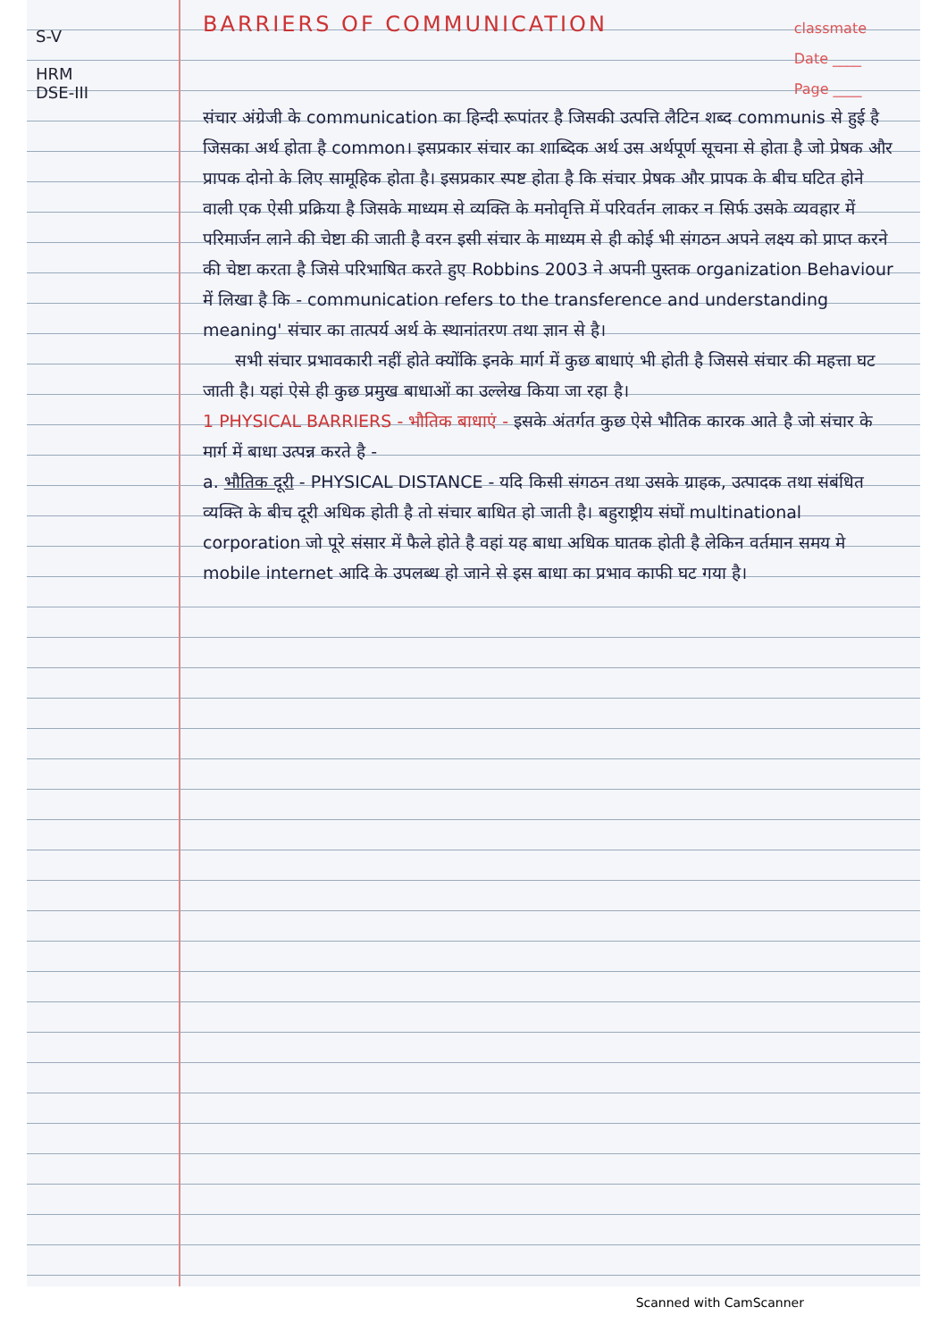S-V
HRM
DSE-III
classmate
Date ____
Page ____
BARRIERS OF COMMUNICATION
संचार अंग्रेजी के communication का हिन्दी रूपांतर है जिसकी उत्पत्ति लैटिन शब्द communis से हुई है जिसका अर्थ होता है common। इसप्रकार संचार का शाब्दिक अर्थ उस अर्थपूर्ण सूचना से होता है जो प्रेषक और प्रापक दोनो के लिए सामूहिक होता है। इसप्रकार स्पष्ट होता है कि संचार प्रेषक और प्रापक के बीच घटित होने वाली एक ऐसी प्रक्रिया है जिसके माध्यम से व्यक्ति के मनोवृत्ति में परिवर्तन लाकर न सिर्फ उसके व्यवहार में परिमार्जन लाने की चेष्टा की जाती है वरन इसी संचार के माध्यम से ही कोई भी संगठन अपने लक्ष्य को प्राप्त करने की चेष्टा करता है जिसे परिभाषित करते हुए Robbins 2003 ने अपनी पुस्तक organization Behaviour में लिखा है कि - communication refers to the transference and understanding meaning' संचार का तात्पर्य अर्थ के स्थानांतरण तथा ज्ञान से है।
सभी संचार प्रभावकारी नहीं होते क्योंकि इनके मार्ग में कुछ बाधाएं भी होती है जिससे संचार की महत्ता घट जाती है। यहां ऐसे ही कुछ प्रमुख बाधाओं का उल्लेख किया जा रहा है।
1 PHYSICAL BARRIERS - भौतिक बाधाएं - इसके अंतर्गत कुछ ऐसे भौतिक कारक आते है जो संचार के मार्ग में बाधा उत्पन्न करते है -
a. भौतिक दूरी - PHYSICAL DISTANCE - यदि किसी संगठन तथा उसके ग्राहक, उत्पादक तथा संबंधित व्यक्ति के बीच दूरी अधिक होती है तो संचार बाधित हो जाती है। बहुराष्ट्रीय संघों multinational corporation जो पूरे संसार में फैले होते है वहां यह बाधा अधिक घातक होती है लेकिन वर्तमान समय मे mobile internet आदि के उपलब्ध हो जाने से इस बाधा का प्रभाव काफी घट गया है।
Scanned with CamScanner